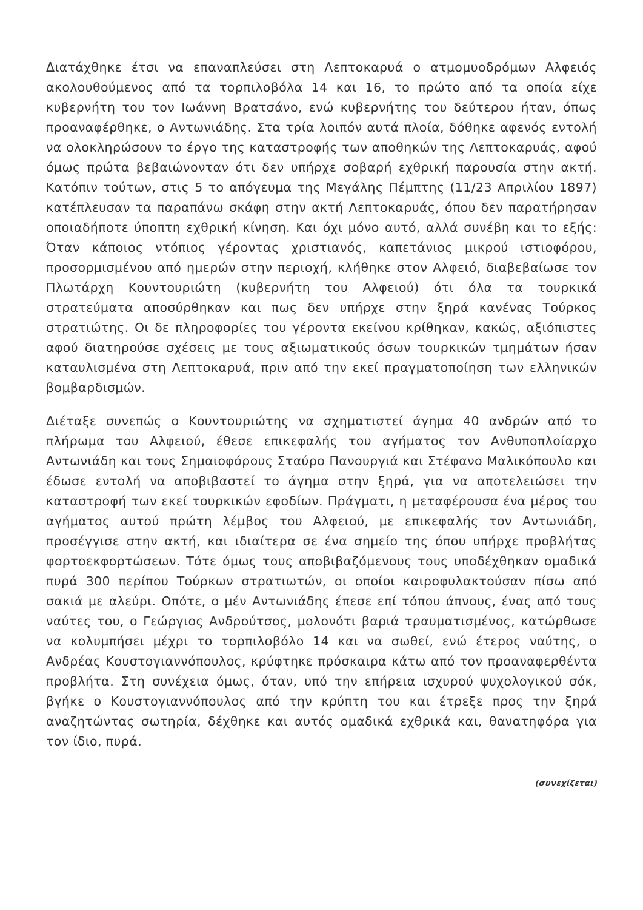Διατάχθηκε έτσι να επαναπλεύσει στη Λεπτοκαρυά ο ατμομυοδρόμων Αλφειός ακολουθούμενος από τα τορπιλοβόλα 14 και 16, το πρώτο από τα οποία είχε κυβερνήτη του τον Ιωάννη Βρατσάνο, ενώ κυβερνήτης του δεύτερου ήταν, όπως προαναφέρθηκε, ο Αντωνιάδης. Στα τρία λοιπόν αυτά πλοία, δόθηκε αφενός εντολή να ολοκληρώσουν το έργο της καταστροφής των αποθηκών της Λεπτοκαρυάς, αφού όμως πρώτα βεβαιώνονταν ότι δεν υπήρχε σοβαρή εχθρική παρουσία στην ακτή. Κατόπιν τούτων, στις 5 το απόγευμα της Μεγάλης Πέμπτης (11/23 Απριλίου 1897) κατέπλευσαν τα παραπάνω σκάφη στην ακτή Λεπτοκαρυάς, όπου δεν παρατήρησαν οποιαδήποτε ύποπτη εχθρική κίνηση. Και όχι μόνο αυτό, αλλά συνέβη και το εξής: Όταν κάποιος ντόπιος γέροντας χριστιανός, καπετάνιος μικρού ιστιοφόρου, προσορμισμένου από ημερών στην περιοχή, κλήθηκε στον Αλφειό, διαβεβαίωσε τον Πλωτάρχη Κουντουριώτη (κυβερνήτη του Αλφειού) ότι όλα τα τουρκικά στρατεύματα αποσύρθηκαν και πως δεν υπήρχε στην ξηρά κανένας Τούρκος στρατιώτης. Οι δε πληροφορίες του γέροντα εκείνου κρίθηκαν, κακώς, αξιόπιστες αφού διατηρούσε σχέσεις με τους αξιωματικούς όσων τουρκικών τμημάτων ήσαν καταυλισμένα στη Λεπτοκαρυά, πριν από την εκεί πραγματοποίηση των ελληνικών βομβαρδισμών.
Διέταξε συνεπώς ο Κουντουριώτης να σχηματιστεί άγημα 40 ανδρών από το πλήρωμα του Αλφειού, έθεσε επικεφαλής του αγήματος τον Ανθυποπλοίαρχο Αντωνιάδη και τους Σημαιοφόρους Σταύρο Πανουργιά και Στέφανο Μαλικόπουλο και έδωσε εντολή να αποβιβαστεί το άγημα στην ξηρά, για να αποτελειώσει την καταστροφή των εκεί τουρκικών εφοδίων. Πράγματι, η μεταφέρουσα ένα μέρος του αγήματος αυτού πρώτη λέμβος του Αλφειού, με επικεφαλής τον Αντωνιάδη, προσέγγισε στην ακτή, και ιδιαίτερα σε ένα σημείο της όπου υπήρχε προβλήτας φορτοεκφορτώσεων. Τότε όμως τους αποβιβαζόμενους τους υποδέχθηκαν ομαδικά πυρά 300 περίπου Τούρκων στρατιωτών, οι οποίοι καιροφυλακτούσαν πίσω από σακιά με αλεύρι. Οπότε, ο μέν Αντωνιάδης έπεσε επί τόπου άπνους, ένας από τους ναύτες του, ο Γεώργιος Ανδρούτσος, μολονότι βαριά τραυματισμένος, κατώρθωσε να κολυμπήσει μέχρι το τορπιλοβόλο 14 και να σωθεί, ενώ έτερος ναύτης, ο Ανδρέας Κουστογιαννόπουλος, κρύφτηκε πρόσκαιρα κάτω από τον προαναφερθέντα προβλήτα. Στη συνέχεια όμως, όταν, υπό την επήρεια ισχυρού ψυχολογικού σόκ, βγήκε ο Κουστογιαννόπουλος από την κρύπτη του και έτρεξε προς την ξηρά αναζητώντας σωτηρία, δέχθηκε και αυτός ομαδικά εχθρικά και, θανατηφόρα για τον ίδιο, πυρά.
(συνεχίζεται)